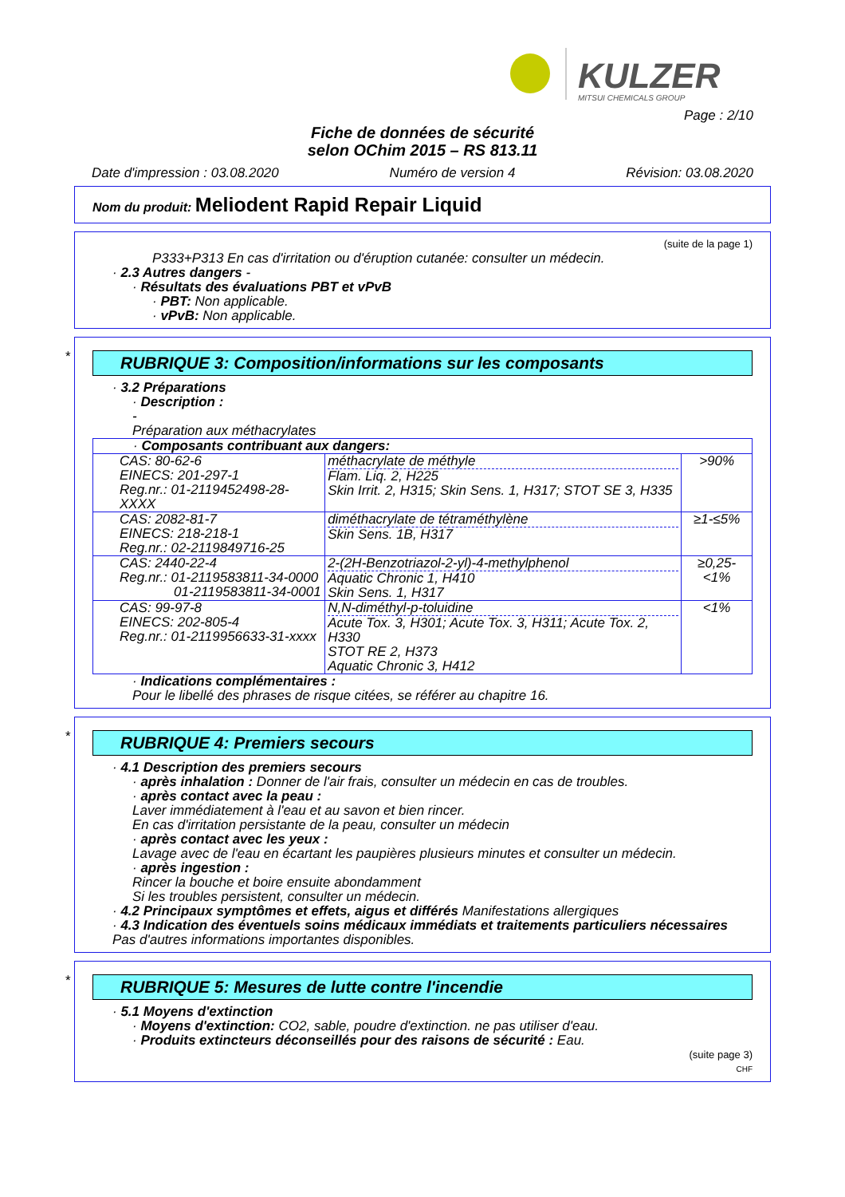KULZER
MITSUI CHEMICALS GROUP
Page : 2/10
Fiche de données de sécurité
selon OChim 2015 – RS 813.11
Date d'impression : 03.08.2020 Numéro de version 4 Révision: 03.08.2020
Nom du produit: Meliodent Rapid Repair Liquid
(suite de la page 1)
P333+P313 En cas d'irritation ou d'éruption cutanée: consulter un médecin.
· 2.3 Autres dangers -
· Résultats des évaluations PBT et vPvB
· PBT: Non applicable.
· vPvB: Non applicable.
*
RUBRIQUE 3: Composition/informations sur les composants
· 3.2 Préparations
· Description :
-
Préparation aux méthacrylates
| · Composants contribuant aux dangers: | | |
| CAS: 80-62-6 EINECS: 201-297-1 Reg.nr.: 01-2119452498-28-XXXX | méthacrylate de méthyle Flam. Liq. 2, H225 Skin Irrit. 2, H315; Skin Sens. 1, H317; STOT SE 3, H335 | >90% |
| CAS: 2082-81-7 EINECS: 218-218-1 Reg.nr.: 02-2119849716-25 | diméthacrylate de tétraméthylène Skin Sens. 1B, H317 | ≥1-≤5% |
| CAS: 2440-22-4 Reg.nr.: 01-2119583811-34-0000 01-2119583811-34-0001 | 2-(2H-Benzotriazol-2-yl)-4-methylphenol Aquatic Chronic 1, H410 Skin Sens. 1, H317 | ≥0,25-<1% |
| CAS: 99-97-8 EINECS: 202-805-4 Reg.nr.: 01-2119956633-31-xxxx | N,N-diméthyl-p-toluidine Acute Tox. 3, H301; Acute Tox. 3, H311; Acute Tox. 2, H330 STOT RE 2, H373 Aquatic Chronic 3, H412 | <1% |
· Indications complémentaires :
Pour le libellé des phrases de risque citées, se référer au chapitre 16.
*
RUBRIQUE 4: Premiers secours
· 4.1 Description des premiers secours
· après inhalation : Donner de l'air frais, consulter un médecin en cas de troubles.
· après contact avec la peau :
Laver immédiatement à l'eau et au savon et bien rincer.
En cas d'irritation persistante de la peau, consulter un médecin
· après contact avec les yeux :
Lavage avec de l'eau en écartant les paupières plusieurs minutes et consulter un médecin.
· après ingestion :
Rincer la bouche et boire ensuite abondamment
Si les troubles persistent, consulter un médecin.
· 4.2 Principaux symptômes et effets, aigus et différés Manifestations allergiques
· 4.3 Indication des éventuels soins médicaux immédiats et traitements particuliers nécessaires
Pas d'autres informations importantes disponibles.
*
RUBRIQUE 5: Mesures de lutte contre l'incendie
· 5.1 Moyens d'extinction
· Moyens d'extinction: CO2, sable, poudre d'extinction. ne pas utiliser d'eau.
· Produits extincteurs déconseillés pour des raisons de sécurité : Eau.
(suite page 3)
CHF